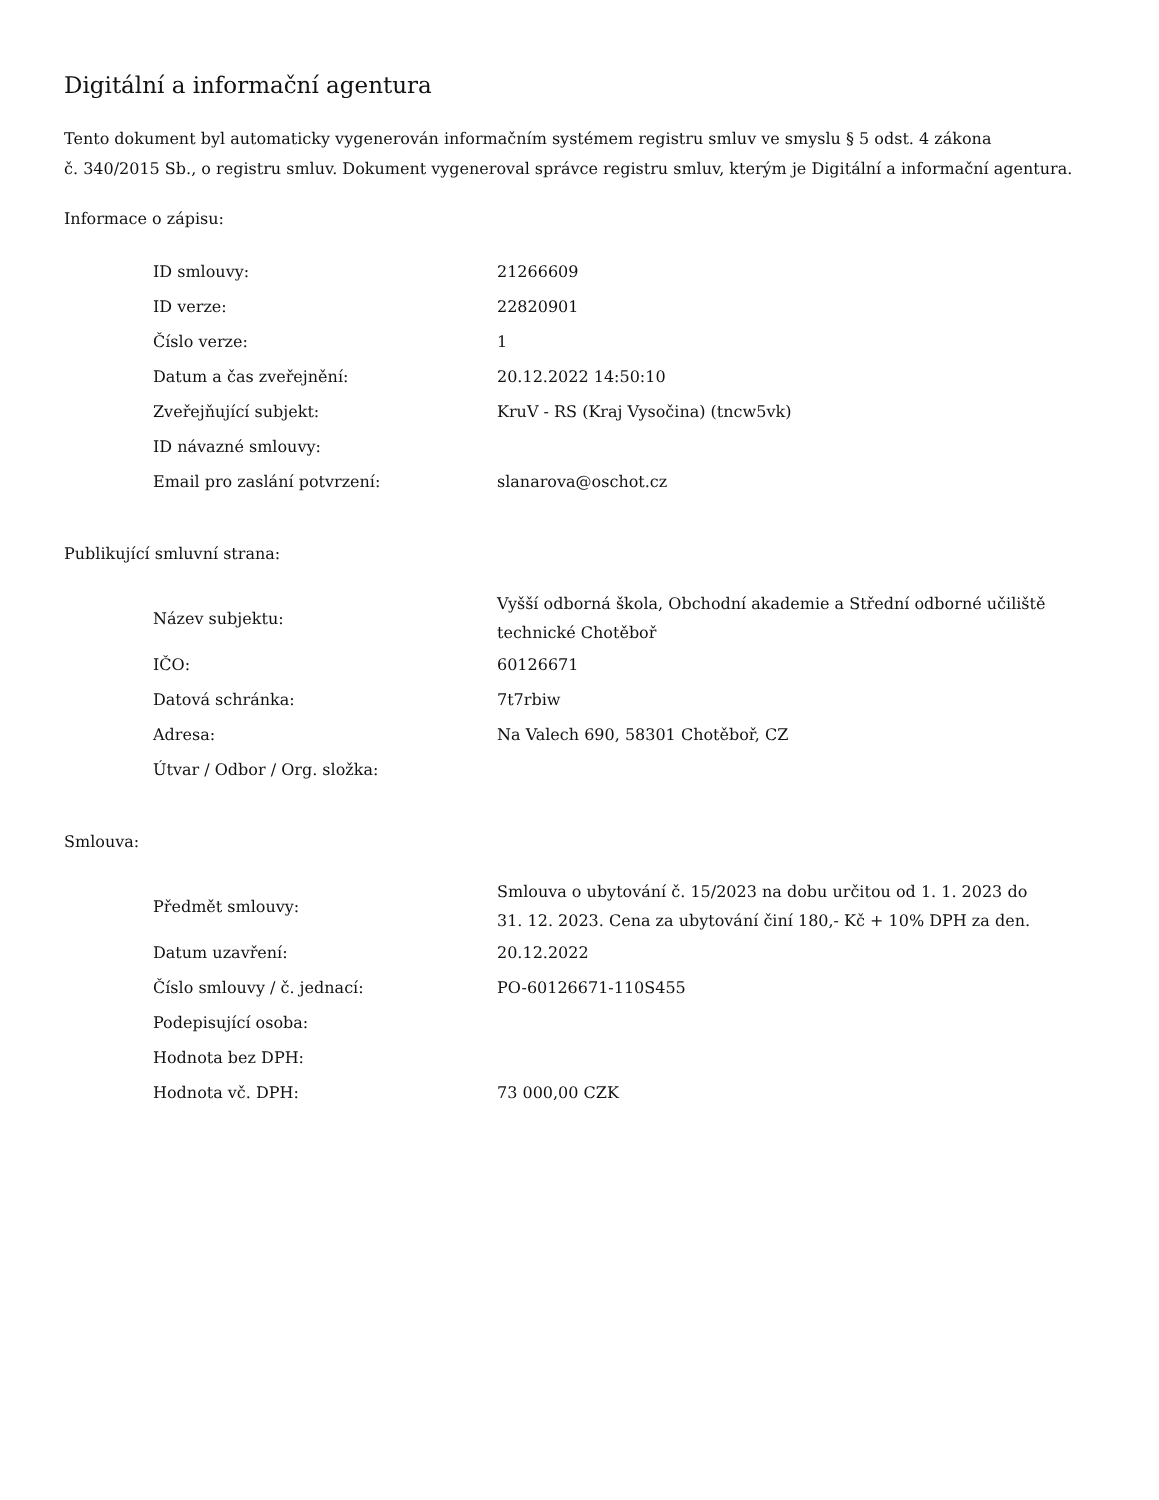Digitální a informační agentura
Tento dokument byl automaticky vygenerován informačním systémem registru smluv ve smyslu § 5 odst. 4 zákona
č. 340/2015 Sb., o registru smluv. Dokument vygeneroval správce registru smluv, kterým je Digitální a informační agentura.
Informace o zápisu:
| ID smlouvy: | 21266609 |
| ID verze: | 22820901 |
| Číslo verze: | 1 |
| Datum a čas zveřejnění: | 20.12.2022 14:50:10 |
| Zveřejňující subjekt: | KruV - RS (Kraj Vysočina) (tncw5vk) |
| ID návazné smlouvy: | |
| Email pro zaslání potvrzení: | slanarova@oschot.cz |
Publikující smluvní strana:
| Název subjektu: | Vyšší odborná škola, Obchodní akademie a Střední odborné učiliště technické Chotěboř |
| IČO: | 60126671 |
| Datová schránka: | 7t7rbiw |
| Adresa: | Na Valech 690, 58301 Chotěboř, CZ |
| Útvar / Odbor / Org. složka: | |
Smlouva:
| Předmět smlouvy: | Smlouva o ubytování č. 15/2023 na dobu určitou od 1. 1. 2023 do 31. 12. 2023. Cena za ubytování činí 180,- Kč + 10% DPH za den. |
| Datum uzavření: | 20.12.2022 |
| Číslo smlouvy / č. jednací: | PO-60126671-110S455 |
| Podepisující osoba: | |
| Hodnota bez DPH: | |
| Hodnota vč. DPH: | 73 000,00 CZK |